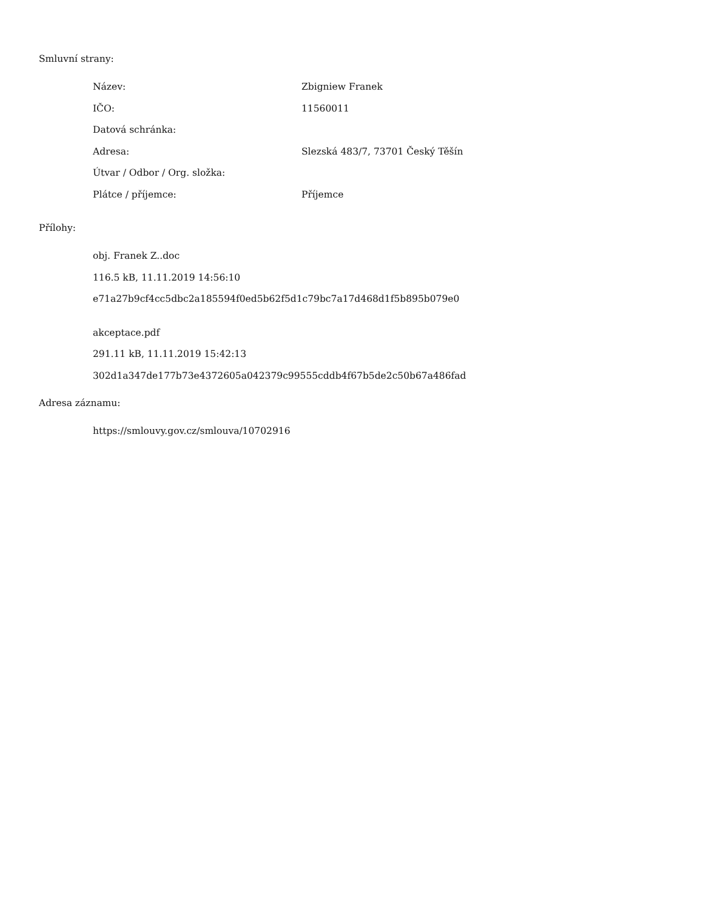Smluvní strany:
| Název: | Zbigniew Franek |
| IČO: | 11560011 |
| Datová schránka: | |
| Adresa: | Slezská 483/7, 73701 Český Těšín |
| Útvar / Odbor / Org. složka: | |
| Plátce / příjemce: | Příjemce |
Přílohy:
obj. Franek Z..doc
116.5 kB, 11.11.2019 14:56:10
e71a27b9cf4cc5dbc2a185594f0ed5b62f5d1c79bc7a17d468d1f5b895b079e0
akceptace.pdf
291.11 kB, 11.11.2019 15:42:13
302d1a347de177b73e4372605a042379c99555cddb4f67b5de2c50b67a486fad
Adresa záznamu:
https://smlouvy.gov.cz/smlouva/10702916